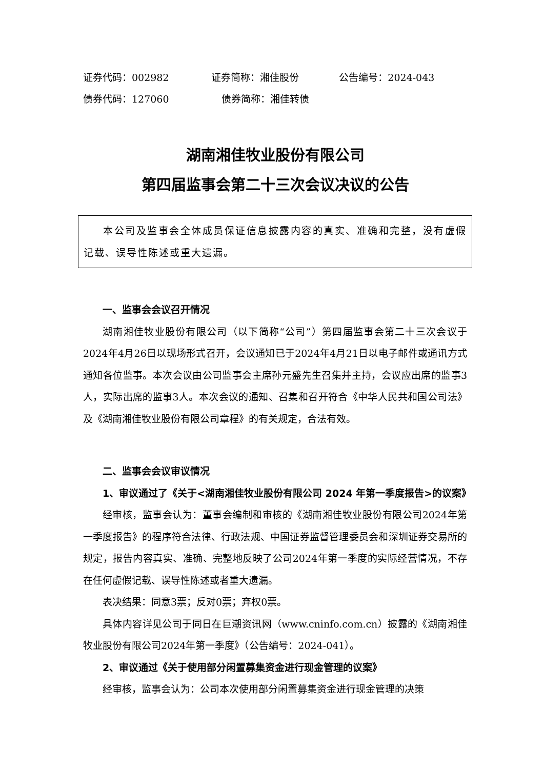证券代码：002982 证券简称：湘佳股份 公告编号：2024-043
债券代码：127060 债券简称：湘佳转债
湖南湘佳牧业股份有限公司
第四届监事会第二十三次会议决议的公告
本公司及监事会全体成员保证信息披露内容的真实、准确和完整，没有虚假记载、误导性陈述或重大遗漏。
一、监事会会议召开情况
湖南湘佳牧业股份有限公司（以下简称“公司”）第四届监事会第二十三次会议于2024年4月26日以现场形式召开，会议通知已于2024年4月21日以电子邮件或通讯方式通知各位监事。本次会议由公司监事会主席孙元盛先生召集并主持，会议应出席的监事3人，实际出席的监事3人。本次会议的通知、召集和召开符合《中华人民共和国公司法》及《湖南湘佳牧业股份有限公司章程》的有关规定，合法有效。
二、监事会会议审议情况
1、审议通过了《关于<湖南湘佳牧业股份有限公司 2024 年第一季度报告>的议案》
经审核，监事会认为：董事会编制和审核的《湖南湘佳牧业股份有限公司2024年第一季度报告》的程序符合法律、行政法规、中国证券监督管理委员会和深圳证券交易所的规定，报告内容真实、准确、完整地反映了公司2024年第一季度的实际经营情况，不存在任何虚假记载、误导性陈述或者重大遗漏。
表决结果：同意3票；反对0票；弃权0票。
具体内容详见公司于同日在巨潮资讯网（www.cninfo.com.cn）披露的《湖南湘佳牧业股份有限公司2024年第一季度》（公告编号：2024-041）。
2、审议通过《关于使用部分闲置募集资金进行现金管理的议案》
经审核，监事会认为：公司本次使用部分闲置募集资金进行现金管理的决策